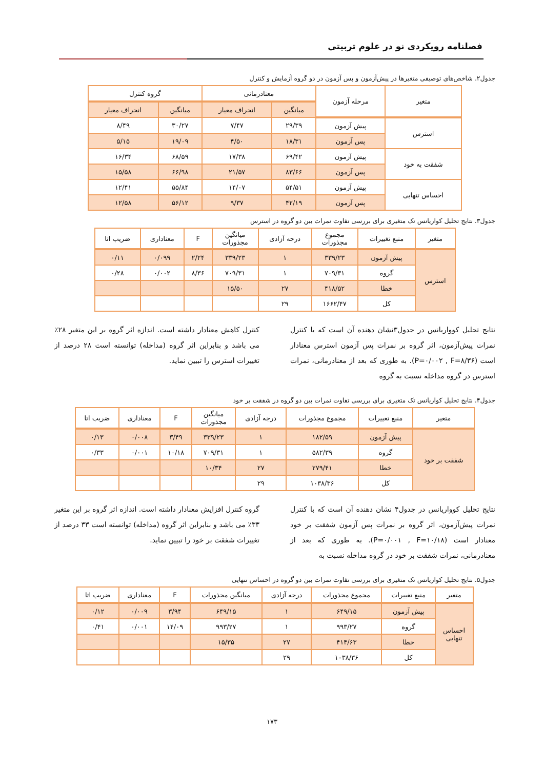فصلنامه رویکردی نو در علوم تربیتی
جدول۲. شاخص‌های توصیفی متغیرها در پیش‌آزمون و پس آزمون در دو گروه آزمایش و کنترل
| متغیر | مرحله آزمون | معنادرمانی | | گروه کنترل | |
| --- | --- | --- | --- | --- | --- |
| | | میانگین | انحراف معیار | میانگین | انحراف معیار |
| استرس | پیش آزمون | ۲۹/۳۹ | ۷/۴۷ | ۳۰/۲۷ | ۸/۴۹ |
| | پس آزمون | ۱۸/۳۱ | ۴/۵۰ | ۱۹/۰۹ | ۵/۱۵ |
| شفقت به خود | پیش آزمون | ۶۹/۴۲ | ۱۷/۳۸ | ۶۸/۵۹ | ۱۶/۳۴ |
| | پس آزمون | ۸۳/۶۶ | ۲۱/۵۷ | ۶۶/۹۸ | ۱۵/۵۸ |
| احساس تنهایی | پیش آزمون | ۵۴/۵۱ | ۱۴/۰۷ | ۵۵/۸۴ | ۱۲/۴۱ |
| | پس آزمون | ۴۲/۱۹ | ۹/۳۷ | ۵۶/۱۲ | ۱۲/۵۸ |
جدول۳. نتایج تحلیل کواریانس تک متغیری برای بررسی تفاوت نمرات بین دو گروه در استرس
| متغیر | منبع تغییرات | مجموع مجذورات | درجه آزادی | میانگین مجذورات | F | معناداری | ضریب اتا |
| --- | --- | --- | --- | --- | --- | --- | --- |
| استرس | پیش آزمون | ۳۳۹/۲۳ | ۱ | ۳۳۹/۲۳ | ۲/۲۴ | ۰/۰۹۹ | ۰/۱۱ |
| | گروه | ۷۰۹/۳۱ | ۱ | ۷۰۹/۳۱ | ۸/۳۶ | ۰/۰۰۲ | ۰/۲۸ |
| | خطا | ۴۱۸/۵۲ | ۲۷ | ۱۵/۵۰ | | | |
| | کل | ۱۶۶۲/۴۷ | ۲۹ | | | | |
نتایج تحلیل کوواریانس در جدول۳نشان دهنده آن است که با کنترل نمرات پیش‌آزمون، اثر گروه بر نمرات پس آزمون استرس معنادار است (P=۰/۰۰۲ , F=۸/۳۶). به طوری که بعد از معنادرمانی، نمرات استرس در گروه مداخله نسبت به گروه
کنترل کاهش معنادار داشته است. اندازه اثر گروه بر این متغیر ۲۸٪ می باشد و بنابراین اثر گروه (مداخله) توانسته است ۲۸ درصد از تغییرات استرس را تبیین نماید.
جدول۴. نتایج تحلیل کواریانس تک متغیری برای بررسی تفاوت نمرات بین دو گروه در شفقت بر خود
| متغیر | منبع تغییرات | مجموع مجذورات | درجه آزادی | میانگین مجذورات | F | معناداری | ضریب اتا |
| --- | --- | --- | --- | --- | --- | --- | --- |
| شفقت بر خود | پیش آزمون | ۱۸۲/۵۹ | ۱ | ۳۳۹/۲۳ | ۳/۴۹ | ۰/۰۰۸ | ۰/۱۳ |
| | گروه | ۵۸۲/۳۹ | ۱ | ۷۰۹/۳۱ | ۱۰/۱۸ | ۰/۰۰۱ | ۰/۳۳ |
| | خطا | ۲۷۹/۴۱ | ۲۷ | ۱۰/۳۴ | | | |
| | کل | ۱۰۳۸/۳۶ | ۲۹ | | | | |
نتایج تحلیل کوواریانس در جدول۴ نشان دهنده آن است که با کنترل نمرات پیش‌آزمون، اثر گروه بر نمرات پس آزمون شفقت بر خود معنادار است (P=۰/۰۰۱ , F=۱۰/۱۸). به طوری که بعد از معنادرمانی، نمرات شفقت بر خود در گروه مداخله نسبت به
گروه کنترل افزایش معنادار داشته است. اندازه اثر گروه بر این متغیر ۳۳٪ می باشد و بنابراین اثر گروه (مداخله) توانسته است ۳۳ درصد از تغییرات شفقت بر خود را تبیین نماید.
جدول۵. نتایج تحلیل کواریانس تک متغیری برای بررسی تفاوت نمرات بین دو گروه در احساس تنهایی
| متغیر | منبع تغییرات | مجموع مجذورات | درجه آزادی | میانگین مجذورات | F | معناداری | ضریب اتا |
| --- | --- | --- | --- | --- | --- | --- | --- |
| احساس تنهایی | پیش آزمون | ۶۴۹/۱۵ | ۱ | ۶۴۹/۱۵ | ۳/۹۴ | ۰/۰۰۹ | ۰/۱۲ |
| | گروه | ۹۹۳/۲۷ | ۱ | ۹۹۳/۲۷ | ۱۴/۰۹ | ۰/۰۰۱ | ۰/۴۱ |
| | خطا | ۴۱۴/۶۳ | ۲۷ | ۱۵/۳۵ | | | |
| | کل | ۱۰۳۸/۳۶ | ۲۹ | | | | |
۱۷۳